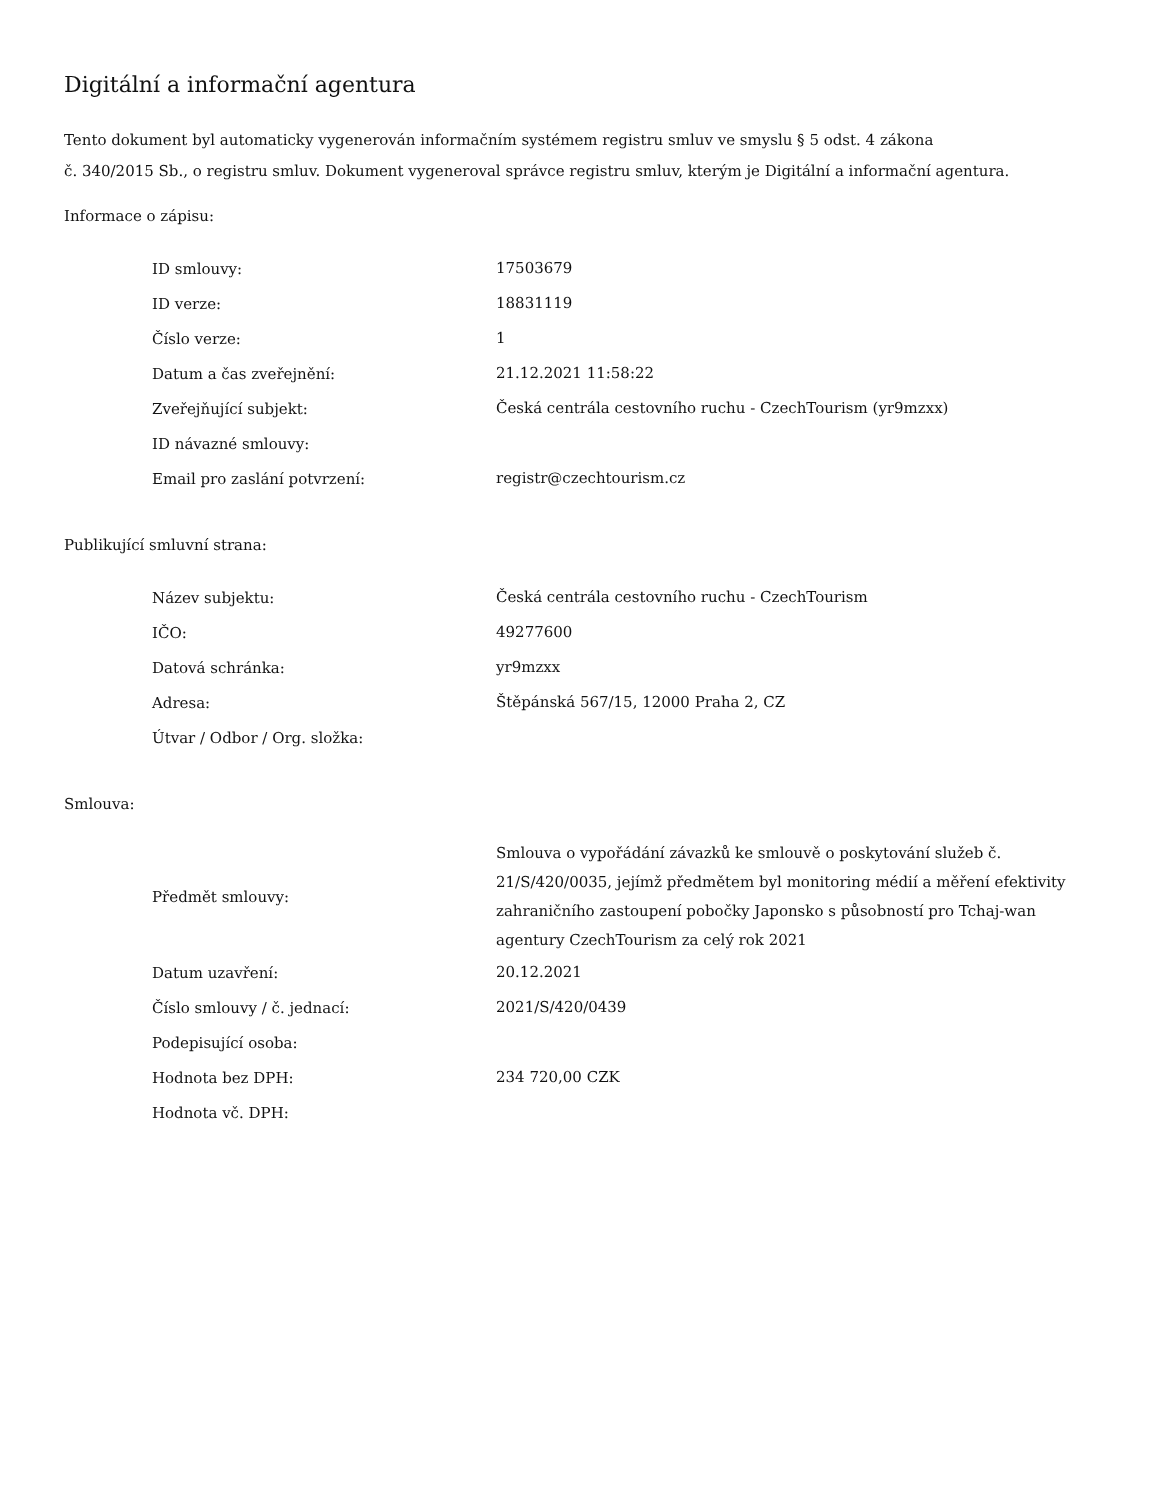Digitální a informační agentura
Tento dokument byl automaticky vygenerován informačním systémem registru smluv ve smyslu § 5 odst. 4 zákona
č. 340/2015 Sb., o registru smluv. Dokument vygeneroval správce registru smluv, kterým je Digitální a informační agentura.
Informace o zápisu:
| ID smlouvy: | 17503679 |
| ID verze: | 18831119 |
| Číslo verze: | 1 |
| Datum a čas zveřejnění: | 21.12.2021 11:58:22 |
| Zveřejňující subjekt: | Česká centrála cestovního ruchu - CzechTourism (yr9mzxx) |
| ID návazné smlouvy: | |
| Email pro zaslání potvrzení: | registr@czechtourism.cz |
Publikující smluvní strana:
| Název subjektu: | Česká centrála cestovního ruchu - CzechTourism |
| IČO: | 49277600 |
| Datová schránka: | yr9mzxx |
| Adresa: | Štěpánská 567/15, 12000 Praha 2, CZ |
| Útvar / Odbor / Org. složka: | |
Smlouva:
| Předmět smlouvy: | Smlouva o vypořádání závazků ke smlouvě o poskytování služeb č. 21/S/420/0035, jejímž předmětem byl monitoring médií a měření efektivity zahraničního zastoupení pobočky Japonsko s působností pro Tchaj-wan agentury CzechTourism za celý rok 2021 |
| Datum uzavření: | 20.12.2021 |
| Číslo smlouvy / č. jednací: | 2021/S/420/0439 |
| Podepisující osoba: | |
| Hodnota bez DPH: | 234 720,00 CZK |
| Hodnota vč. DPH: | |